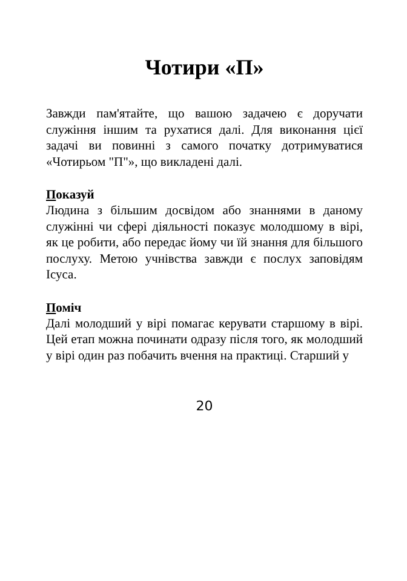Чотири «П»
Завжди пам'ятайте, що вашою задачею є доручати служіння іншим та рухатися далі. Для виконання цієї задачі ви повинні з самого початку дотримуватися «Чотирьом "П"», що викладені далі.
Показуй
Людина з більшим досвідом або знаннями в даному служінні чи сфері діяльності показує молодшому в вірі, як це робити, або передає йому чи їй знання для більшого послуху. Метою учнівства завжди є послух заповідям Ісуса.
Поміч
Далі молодший у вірі помагає керувати старшому в вірі. Цей етап можна починати одразу після того, як молодший у вірі один раз побачить вчення на практиці. Старший у
20